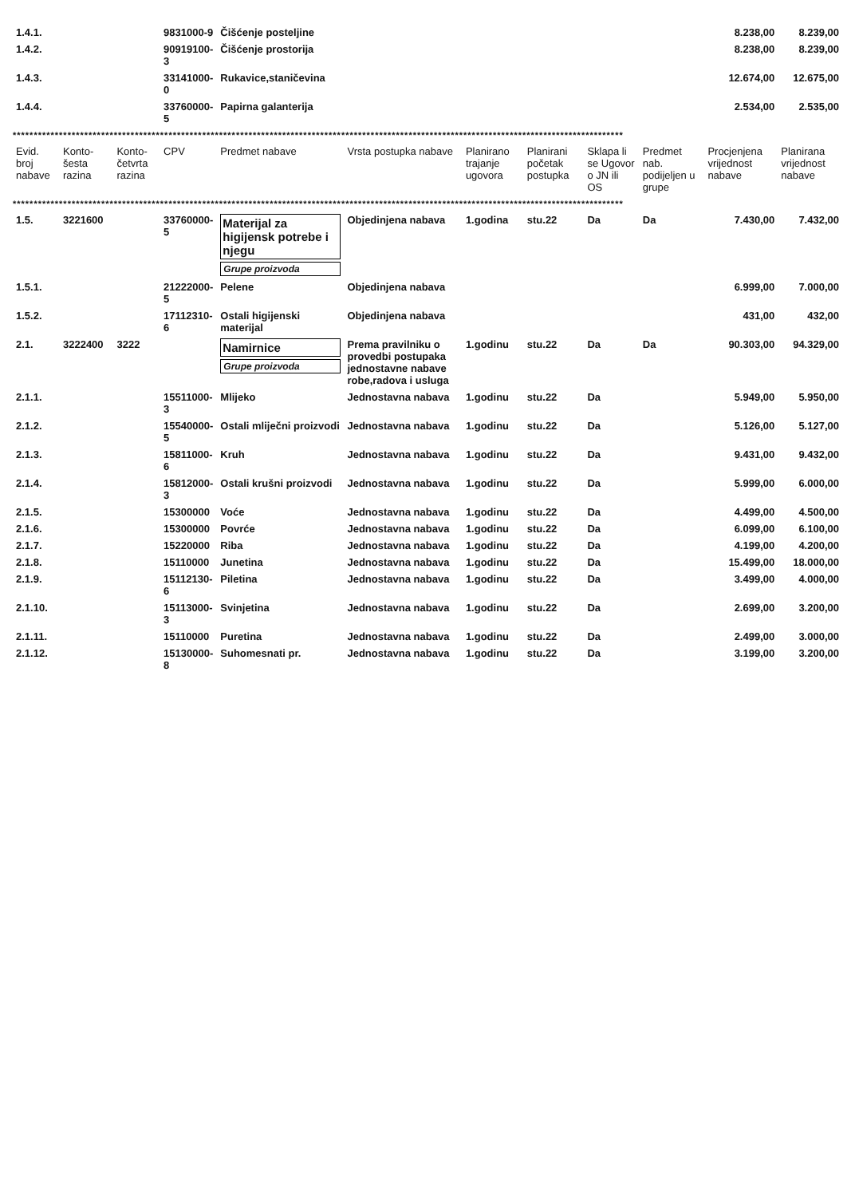| 1.4.1. | | | 9831000-9 | Čišćenje posteljine | | | | | | 8.238,00 | 8.239,00 |
| 1.4.2. | | | 90919100-3 | Čišćenje prostorija | | | | | | 8.238,00 | 8.239,00 |
| 1.4.3. | | | 33141000-0 | Rukavice,staničevina | | | | | | 12.674,00 | 12.675,00 |
| 1.4.4. | | | 33760000-5 | Papirna galanterija | | | | | | 2.534,00 | 2.535,00 |
| ************************************************************************************************************************************************* | | | | | | | | | | | |
| Evid. broj nabave | Konto- šesta razina | Konto- četvrta razina | CPV | Predmet nabave | Vrsta postupka nabave | Planirano trajanje ugovora | Planirani početak postupka | Sklapa li se Ugovor o JN ili OS | Predmet nab. podijeljen u grupe | Procjenjena vrijednost nabave | Planirana vrijednost nabave |
| ************************************************************************************************************************************************* | | | | | | | | | | | |
| 1.5. | 3221600 | | 33760000-5 | Materijal za higijensk potrebe i njegu Grupe proizvoda | Objedinjena nabava | 1.godina | stu.22 | Da | Da | 7.430,00 | 7.432,00 |
| 1.5.1. | | | 21222000-5 | Pelene | Objedinjena nabava | | | | | 6.999,00 | 7.000,00 |
| 1.5.2. | | | 17112310-6 | Ostali higijenski materijal | Objedinjena nabava | | | | | 431,00 | 432,00 |
| 2.1. | 3222400 | 3222 | | Namirnice Grupe proizvoda | Prema pravilniku o provedbi postupaka jednostavne nabave robe,radova i usluga | 1.godinu | stu.22 | Da | Da | 90.303,00 | 94.329,00 |
| 2.1.1. | | | 15511000-3 | Mlijeko | Jednostavna nabava | 1.godinu | stu.22 | Da | | 5.949,00 | 5.950,00 |
| 2.1.2. | | | 15540000-5 | Ostali mliječni proizvodi | Jednostavna nabava | 1.godinu | stu.22 | Da | | 5.126,00 | 5.127,00 |
| 2.1.3. | | | 15811000-6 | Kruh | Jednostavna nabava | 1.godinu | stu.22 | Da | | 9.431,00 | 9.432,00 |
| 2.1.4. | | | 15812000-3 | Ostali krušni proizvodi | Jednostavna nabava | 1.godinu | stu.22 | Da | | 5.999,00 | 6.000,00 |
| 2.1.5. | | | 15300000 | Voće | Jednostavna nabava | 1.godinu | stu.22 | Da | | 4.499,00 | 4.500,00 |
| 2.1.6. | | | 15300000 | Povrće | Jednostavna nabava | 1.godinu | stu.22 | Da | | 6.099,00 | 6.100,00 |
| 2.1.7. | | | 15220000 | Riba | Jednostavna nabava | 1.godinu | stu.22 | Da | | 4.199,00 | 4.200,00 |
| 2.1.8. | | | 15110000 | Junetina | Jednostavna nabava | 1.godinu | stu.22 | Da | | 15.499,00 | 18.000,00 |
| 2.1.9. | | | 15112130-6 | Piletina | Jednostavna nabava | 1.godinu | stu.22 | Da | | 3.499,00 | 4.000,00 |
| 2.1.10. | | | 15113000-3 | Svinjetina | Jednostavna nabava | 1.godinu | stu.22 | Da | | 2.699,00 | 3.200,00 |
| 2.1.11. | | | 15110000 | Puretina | Jednostavna nabava | 1.godinu | stu.22 | Da | | 2.499,00 | 3.000,00 |
| 2.1.12. | | | 15130000-8 | Suhomesnati pr. | Jednostavna nabava | 1.godinu | stu.22 | Da | | 3.199,00 | 3.200,00 |